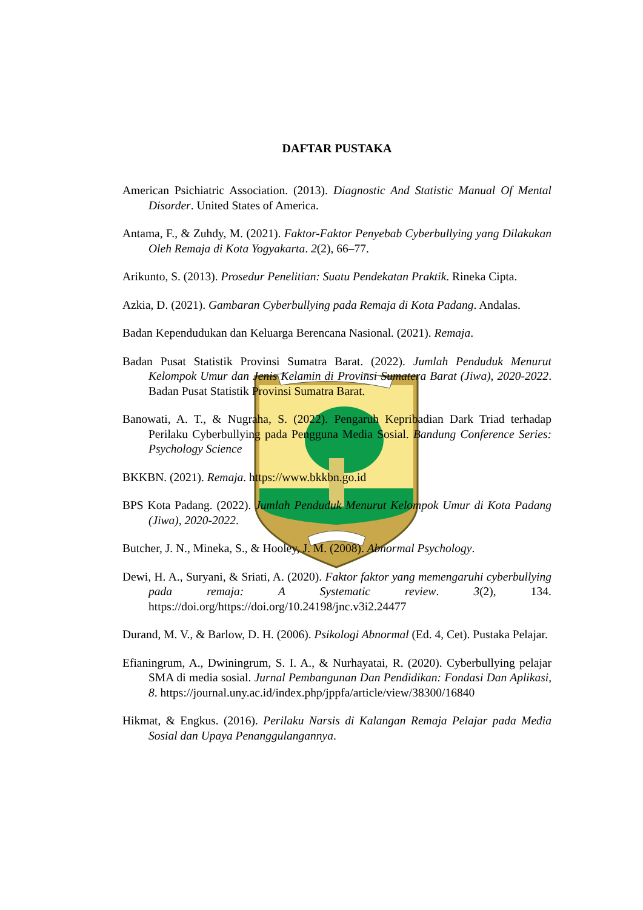DAFTAR PUSTAKA
American Psichiatric Association. (2013). Diagnostic And Statistic Manual Of Mental Disorder. United States of America.
Antama, F., & Zuhdy, M. (2021). Faktor-Faktor Penyebab Cyberbullying yang Dilakukan Oleh Remaja di Kota Yogyakarta. 2(2), 66–77.
Arikunto, S. (2013). Prosedur Penelitian: Suatu Pendekatan Praktik. Rineka Cipta.
Azkia, D. (2021). Gambaran Cyberbullying pada Remaja di Kota Padang. Andalas.
Badan Kependudukan dan Keluarga Berencana Nasional. (2021). Remaja.
Badan Pusat Statistik Provinsi Sumatra Barat. (2022). Jumlah Penduduk Menurut Kelompok Umur dan Jenis Kelamin di Provinsi Sumatera Barat (Jiwa), 2020-2022. Badan Pusat Statistik Provinsi Sumatra Barat.
Banowati, A. T., & Nugraha, S. (2022). Pengaruh Kepribadian Dark Triad terhadap Perilaku Cyberbullying pada Pengguna Media Sosial. Bandung Conference Series: Psychology Science
BKKBN. (2021). Remaja. https://www.bkkbn.go.id
BPS Kota Padang. (2022). Jumlah Penduduk Menurut Kelompok Umur di Kota Padang (Jiwa), 2020-2022.
Butcher, J. N., Mineka, S., & Hooley, J. M. (2008). Abnormal Psychology.
Dewi, H. A., Suryani, & Sriati, A. (2020). Faktor faktor yang memengaruhi cyberbullying pada remaja: A Systematic review. 3(2), 134. https://doi.org/https://doi.org/10.24198/jnc.v3i2.24477
Durand, M. V., & Barlow, D. H. (2006). Psikologi Abnormal (Ed. 4, Cet). Pustaka Pelajar.
Efianingrum, A., Dwiningrum, S. I. A., & Nurhayatai, R. (2020). Cyberbullying pelajar SMA di media sosial. Jurnal Pembangunan Dan Pendidikan: Fondasi Dan Aplikasi, 8. https://journal.uny.ac.id/index.php/jppfa/article/view/38300/16840
Hikmat, & Engkus. (2016). Perilaku Narsis di Kalangan Remaja Pelajar pada Media Sosial dan Upaya Penanggulangannya.